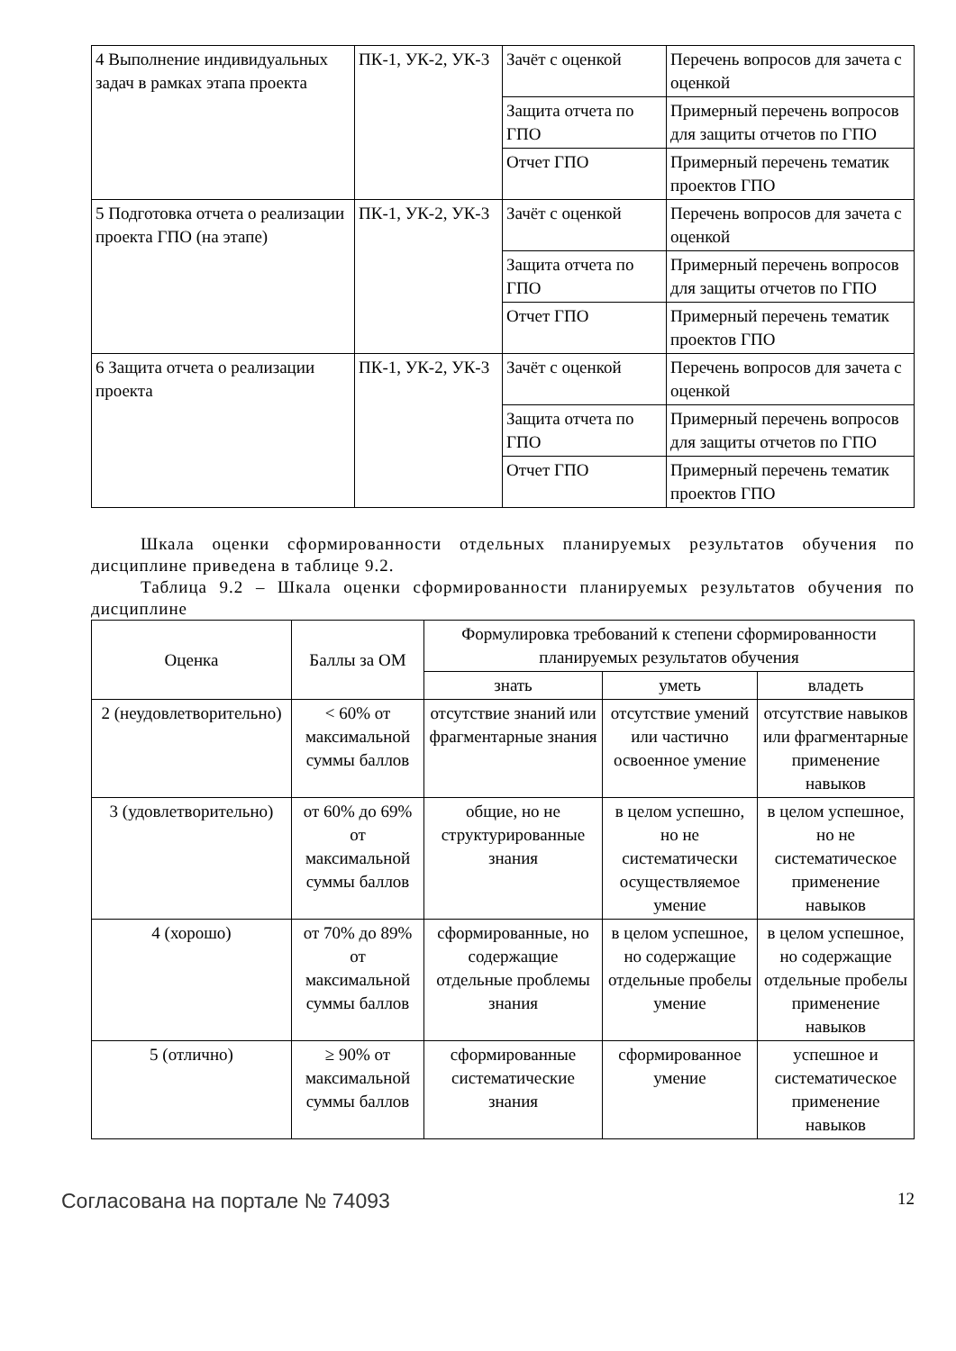| 4 Выполнение индивидуальных задач в рамках этапа проекта | ПК-1, УК-2, УК-3 | Зачёт с оценкой | Перечень вопросов для зачета с оценкой |
| | | Защита отчета по ГПО | Примерный перечень вопросов для защиты отчетов по ГПО |
| | | Отчет ГПО | Примерный перечень тематик проектов ГПО |
| 5 Подготовка отчета о реализации проекта ГПО (на этапе) | ПК-1, УК-2, УК-3 | Зачёт с оценкой | Перечень вопросов для зачета с оценкой |
| | | Защита отчета по ГПО | Примерный перечень вопросов для защиты отчетов по ГПО |
| | | Отчет ГПО | Примерный перечень тематик проектов ГПО |
| 6 Защита отчета о реализации проекта | ПК-1, УК-2, УК-3 | Зачёт с оценкой | Перечень вопросов для зачета с оценкой |
| | | Защита отчета по ГПО | Примерный перечень вопросов для защиты отчетов по ГПО |
| | | Отчет ГПО | Примерный перечень тематик проектов ГПО |
Шкала оценки сформированности отдельных планируемых результатов обучения по дисциплине приведена в таблице 9.2.
Таблица 9.2 – Шкала оценки сформированности планируемых результатов обучения по дисциплине
| Оценка | Баллы за ОМ | Формулировка требований к степени сформированности планируемых результатов обучения | | |
| --- | --- | --- | --- | --- |
| | | знать | уметь | владеть |
| 2 (неудовлетворительно) | < 60% от максимальной суммы баллов | отсутствие знаний или фрагментарные знания | отсутствие умений или частично освоенное умение | отсутствие навыков или фрагментарные применение навыков |
| 3 (удовлетворительно) | от 60% до 69% от максимальной суммы баллов | общие, но не структурированные знания | в целом успешно, но не систематически осуществляемое умение | в целом успешное, но не систематическое применение навыков |
| 4 (хорошо) | от 70% до 89% от максимальной суммы баллов | сформированные, но содержащие отдельные проблемы знания | в целом успешное, но содержащие отдельные пробелы умение | в целом успешное, но содержащие отдельные пробелы применение навыков |
| 5 (отлично) | ≥ 90% от максимальной суммы баллов | сформированные систематические знания | сформированное умение | успешное и систематическое применение навыков |
Согласована на портале № 74093 12